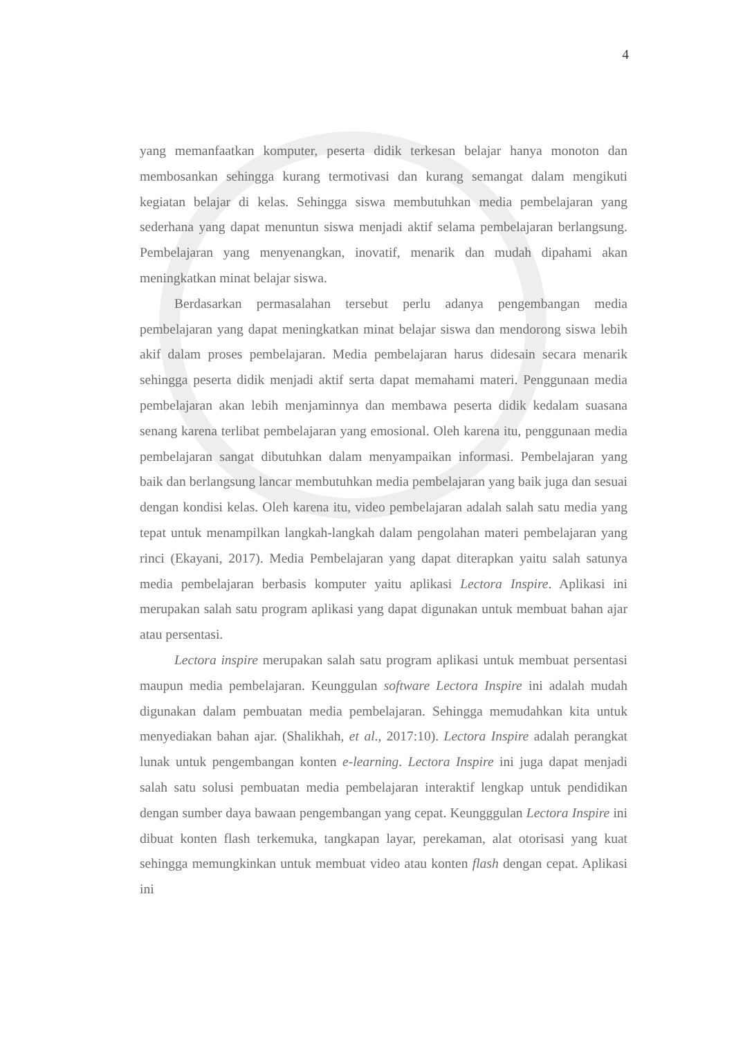4
yang memanfaatkan komputer, peserta didik terkesan belajar hanya monoton dan membosankan sehingga kurang termotivasi dan kurang semangat dalam mengikuti kegiatan belajar di kelas. Sehingga siswa membutuhkan media pembelajaran yang sederhana yang dapat menuntun siswa menjadi aktif selama pembelajaran berlangsung. Pembelajaran yang menyenangkan, inovatif, menarik dan mudah dipahami akan meningkatkan minat belajar siswa.
Berdasarkan permasalahan tersebut perlu adanya pengembangan media pembelajaran yang dapat meningkatkan minat belajar siswa dan mendorong siswa lebih akif dalam proses pembelajaran. Media pembelajaran harus didesain secara menarik sehingga peserta didik menjadi aktif serta dapat memahami materi. Penggunaan media pembelajaran akan lebih menjaminnya dan membawa peserta didik kedalam suasana senang karena terlibat pembelajaran yang emosional. Oleh karena itu, penggunaan media pembelajaran sangat dibutuhkan dalam menyampaikan informasi. Pembelajaran yang baik dan berlangsung lancar membutuhkan media pembelajaran yang baik juga dan sesuai dengan kondisi kelas. Oleh karena itu, video pembelajaran adalah salah satu media yang tepat untuk menampilkan langkah-langkah dalam pengolahan materi pembelajaran yang rinci (Ekayani, 2017). Media Pembelajaran yang dapat diterapkan yaitu salah satunya media pembelajaran berbasis komputer yaitu aplikasi Lectora Inspire. Aplikasi ini merupakan salah satu program aplikasi yang dapat digunakan untuk membuat bahan ajar atau persentasi.
Lectora inspire merupakan salah satu program aplikasi untuk membuat persentasi maupun media pembelajaran. Keunggulan software Lectora Inspire ini adalah mudah digunakan dalam pembuatan media pembelajaran. Sehingga memudahkan kita untuk menyediakan bahan ajar. (Shalikhah, et al., 2017:10). Lectora Inspire adalah perangkat lunak untuk pengembangan konten e-learning. Lectora Inspire ini juga dapat menjadi salah satu solusi pembuatan media pembelajaran interaktif lengkap untuk pendidikan dengan sumber daya bawaan pengembangan yang cepat. Keungggulan Lectora Inspire ini dibuat konten flash terkemuka, tangkapan layar, perekaman, alat otorisasi yang kuat sehingga memungkinkan untuk membuat video atau konten flash dengan cepat. Aplikasi ini